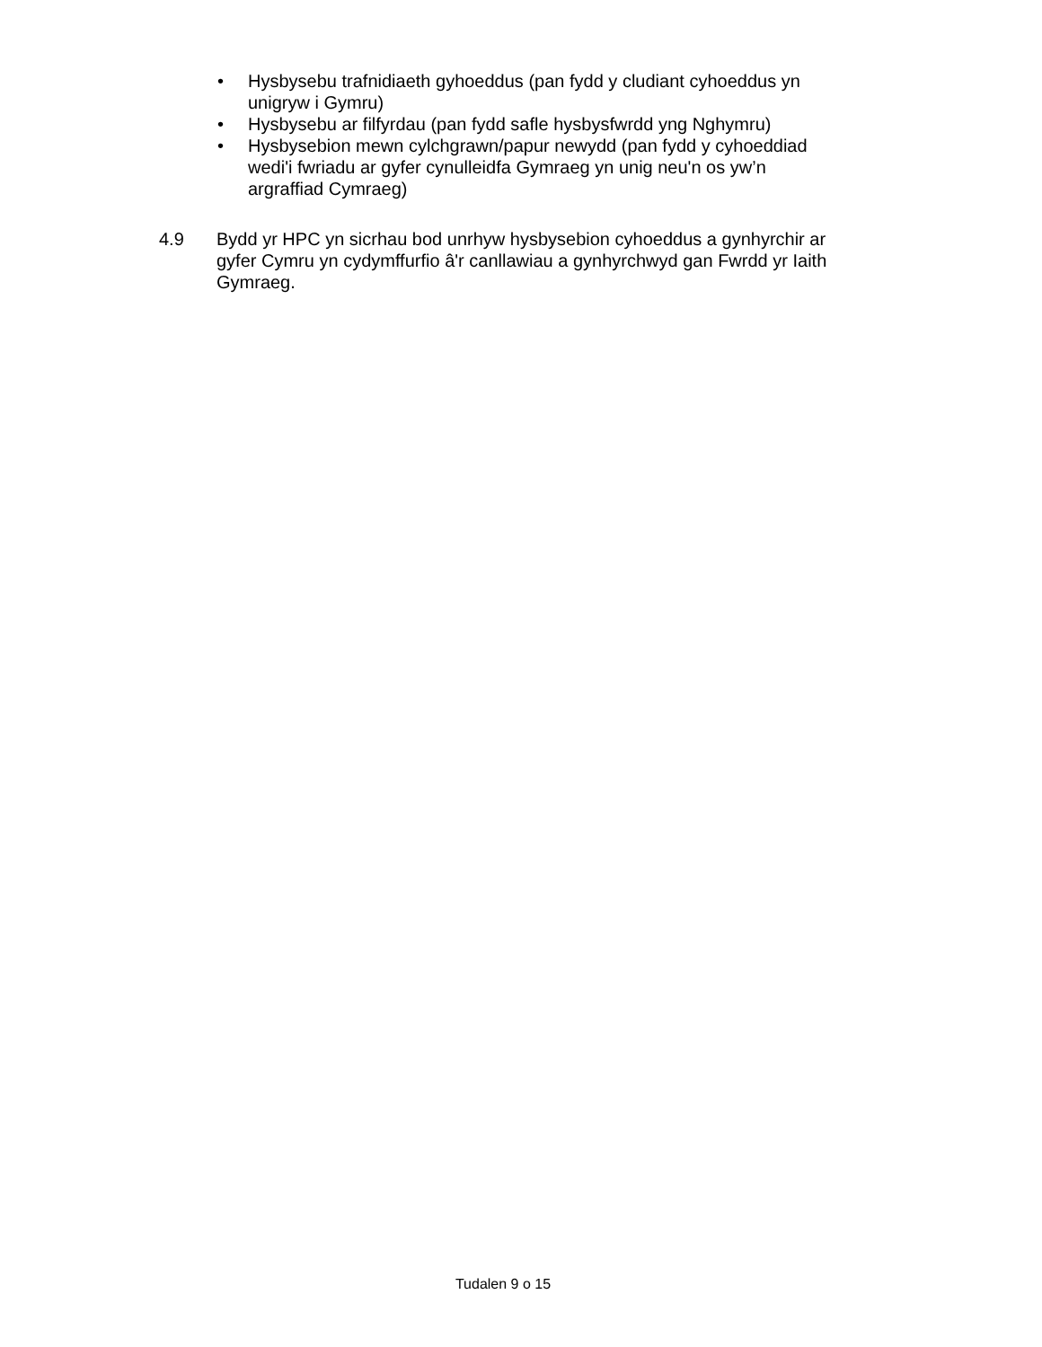• Hysbysebu trafnidiaeth gyhoeddus (pan fydd y cludiant cyhoeddus yn unigryw i Gymru)
• Hysbysebu ar filfyrdau (pan fydd safle hysbysfwrdd yng Nghymru)
• Hysbysebion mewn cylchgrawn/papur newydd (pan fydd y cyhoeddiad wedi'i fwriadu ar gyfer cynulleidfa Gymraeg yn unig neu'n os yw’n argraffiad Cymraeg)
4.9 Bydd yr HPC yn sicrhau bod unrhyw hysbysebion cyhoeddus a gynhyrchir ar gyfer Cymru yn cydymffurfio â'r canllawiau a gynhyrchwyd gan Fwrdd yr Iaith Gymraeg.
Tudalen 9 o 15